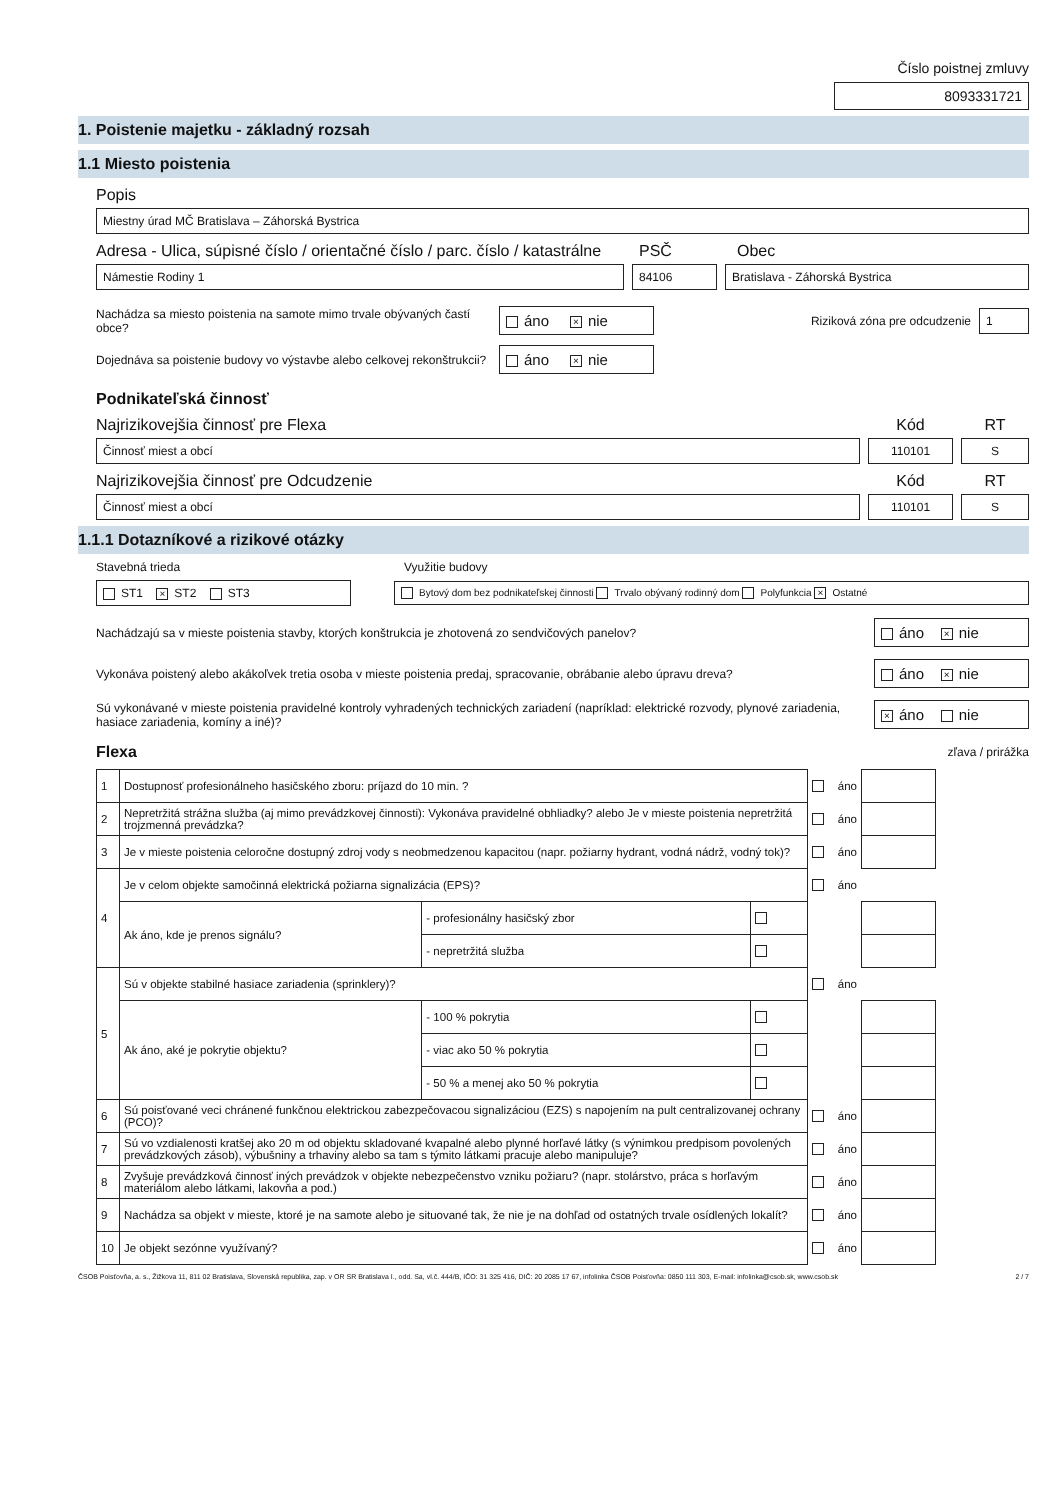Číslo poistnej zmluvy
8093331721
1. Poistenie majetku - základný rozsah
1.1 Miesto poistenia
Popis
Miestny úrad MČ Bratislava – Záhorská Bystrica
Adresa - Ulica, súpisné číslo / orientačné číslo / parc. číslo / katastrálne PSČ Obec
Námestie Rodiny 1 84106 Bratislava - Záhorská Bystrica
Nachádza sa miesto poistenia na samote mimo trvale obývaných častí obce?
áno × nie
Riziková zóna pre odcudzenie
1
Dojednáva sa poistenie budovy vo výstavbe alebo celkovej rekonštrukcii?
áno × nie
Podnikateľská činnosť
Najrizikovejšia činnosť pre Flexa Kód RT
Činnosť miest a obcí 110101 S
Najrizikovejšia činnosť pre Odcudzenie Kód RT
Činnosť miest a obcí 110101 S
1.1.1 Dotazníkové a rizikové otázky
Stavebná trieda Využitie budovy
ST1 × ST2 ST3
Bytový dom bez podnikateľskej činnosti Trvalo obývaný rodinný dom Polyfunkcia × Ostatné
Nachádzajú sa v mieste poistenia stavby, ktorých konštrukcia je zhotovená zo sendvičových panelov?
áno × nie
Vykonáva poistený alebo akákoľvek tretia osoba v mieste poistenia predaj, spracovanie, obrábanie alebo úpravu dreva?
áno × nie
Sú vykonávané v mieste poistenia pravidelné kontroly vyhradených technických zariadení (napríklad: elektrické rozvody, plynové zariadenia, hasiace zariadenia, komíny a iné)?
× áno nie
Flexa zľava / prirážka
| 1 | Dostupnosť profesionálneho hasičského zboru: príjazd do 10 min. ? | | | | áno | |
| 2 | Nepretržitá strážna služba (aj mimo prevádzkovej činnosti): Vykonáva pravidelné obhliadky? alebo Je v mieste poistenia nepretržitá trojzmenná prevádzka? | | | | áno | |
| 3 | Je v mieste poistenia celoročne dostupný zdroj vody s neobmedzenou kapacitou (napr. požiarny hydrant, vodná nádrž, vodný tok)? | | | | áno | |
| 4 | Je v celom objekte samočinná elektrická požiarna signalizácia (EPS)? | | | | áno | |
| | Ak áno, kde je prenos signálu? | - profesionálny hasičský zbor | | | | |
| | | - nepretržitá služba | | | | |
| 5 | Sú v objekte stabilné hasiace zariadenia (sprinklery)? | | | | áno | |
| | Ak áno, aké je pokrytie objektu? | - 100 % pokrytia | | | | |
| | | - viac ako 50 % pokrytia | | | | |
| | | - 50 % a menej ako 50 % pokrytia | | | | |
| 6 | Sú poisťované veci chránené funkčnou elektrickou zabezpečovacou signalizáciou (EZS) s napojením na pult centralizovanej ochrany (PCO)? | | | | áno | |
| 7 | Sú vo vzdialenosti kratšej ako 20 m od objektu skladované kvapalné alebo plynné horľavé látky (s výnimkou predpisom povolených prevádzkových zásob), výbušniny a trhaviny alebo sa tam s týmito látkami pracuje alebo manipuluje? | | | | áno | |
| 8 | Zvyšuje prevádzková činnosť iných prevádzok v objekte nebezpečenstvo vzniku požiaru? (napr. stolárstvo, práca s horľavým materiálom alebo látkami, lakovňa a pod.) | | | | áno | |
| 9 | Nachádza sa objekt v mieste, ktoré je na samote alebo je situované tak, že nie je na dohľad od ostatných trvale osídlených lokalít? | | | | áno | |
| 10 | Je objekt sezónne využívaný? | | | | áno | |
ČSOB Poisťovňa, a. s., Žižkova 11, 811 02 Bratislava, Slovenská republika, zap. v OR SR Bratislava I., odd. Sa, vl.č. 444/B, IČO: 31 325 416, DIČ: 20 2085 17 67, infolinka ČSOB Poisťovňa: 0850 111 303, E-mail: infolinka@csob.sk, www.csob.sk 2 / 7